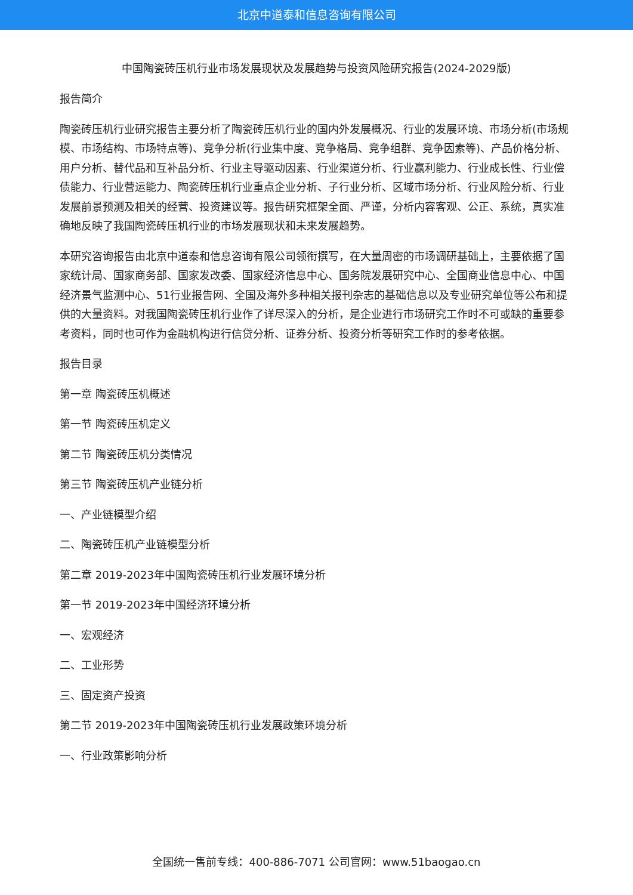北京中道泰和信息咨询有限公司
中国陶瓷砖压机行业市场发展现状及发展趋势与投资风险研究报告(2024-2029版)
报告简介
陶瓷砖压机行业研究报告主要分析了陶瓷砖压机行业的国内外发展概况、行业的发展环境、市场分析(市场规模、市场结构、市场特点等)、竞争分析(行业集中度、竞争格局、竞争组群、竞争因素等)、产品价格分析、用户分析、替代品和互补品分析、行业主导驱动因素、行业渠道分析、行业赢利能力、行业成长性、行业偿债能力、行业营运能力、陶瓷砖压机行业重点企业分析、子行业分析、区域市场分析、行业风险分析、行业发展前景预测及相关的经营、投资建议等。报告研究框架全面、严谨，分析内容客观、公正、系统，真实准确地反映了我国陶瓷砖压机行业的市场发展现状和未来发展趋势。
本研究咨询报告由北京中道泰和信息咨询有限公司领衔撰写，在大量周密的市场调研基础上，主要依据了国家统计局、国家商务部、国家发改委、国家经济信息中心、国务院发展研究中心、全国商业信息中心、中国经济景气监测中心、51行业报告网、全国及海外多种相关报刊杂志的基础信息以及专业研究单位等公布和提供的大量资料。对我国陶瓷砖压机行业作了详尽深入的分析，是企业进行市场研究工作时不可或缺的重要参考资料，同时也可作为金融机构进行信贷分析、证券分析、投资分析等研究工作时的参考依据。
报告目录
第一章 陶瓷砖压机概述
第一节 陶瓷砖压机定义
第二节 陶瓷砖压机分类情况
第三节 陶瓷砖压机产业链分析
一、产业链模型介绍
二、陶瓷砖压机产业链模型分析
第二章 2019-2023年中国陶瓷砖压机行业发展环境分析
第一节 2019-2023年中国经济环境分析
一、宏观经济
二、工业形势
三、固定资产投资
第二节 2019-2023年中国陶瓷砖压机行业发展政策环境分析
一、行业政策影响分析
全国统一售前专线：400-886-7071 公司官网：www.51baogao.cn